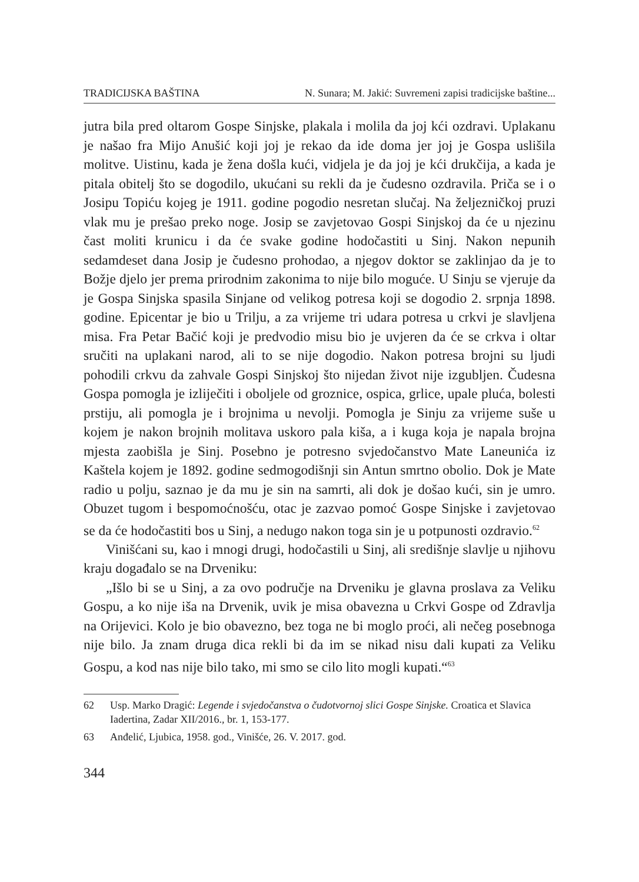TRADICIJSKA BAŠTINA N. Sunara; M. Jakić: Suvremeni zapisi tradicijske baštine...
jutra bila pred oltarom Gospe Sinjske, plakala i molila da joj kći ozdravi. Uplakanu je našao fra Mijo Anušić koji joj je rekao da ide doma jer joj je Gospa uslišila molitve. Uistinu, kada je žena došla kući, vidjela je da joj je kći drukčija, a kada je pitala obitelj što se dogodilo, ukućani su rekli da je čudesno ozdravila. Priča se i o Josipu Topiću kojeg je 1911. godine pogodio nesretan slučaj. Na željezničkoj pruzi vlak mu je prešao preko noge. Josip se zavjetovao Gospi Sinjskoj da će u njezinu čast moliti krunicu i da će svake godine hodočastiti u Sinj. Nakon nepunih sedamdeset dana Josip je čudesno prohodao, a njegov doktor se zaklinjao da je to Božje djelo jer prema prirodnim zakonima to nije bilo moguće. U Sinju se vjeruje da je Gospa Sinjska spasila Sinjane od velikog potresa koji se dogodio 2. srpnja 1898. godine. Epicentar je bio u Trilju, a za vrijeme tri udara potresa u crkvi je slavljena misa. Fra Petar Bačić koji je predvodio misu bio je uvjeren da će se crkva i oltar sručiti na uplakani narod, ali to se nije dogodio. Nakon potresa brojni su ljudi pohodili crkvu da zahvale Gospi Sinjskoj što nijedan život nije izgubljen. Čudesna Gospa pomogla je izliječiti i oboljele od groznice, ospica, grlice, upale pluća, bolesti prstiju, ali pomogla je i brojnima u nevolji. Pomogla je Sinju za vrijeme suše u kojem je nakon brojnih molitava uskoro pala kiša, a i kuga koja je napala brojna mjesta zaobišla je Sinj. Posebno je potresno svjedočanstvo Mate Laneunića iz Kaštela kojem je 1892. godine sedmogodišnji sin Antun smrtno obolio. Dok je Mate radio u polju, saznao je da mu je sin na samrti, ali dok je došao kući, sin je umro. Obuzet tugom i bespomoćnošću, otac je zazvao pomoć Gospe Sinjske i zavjetovao se da će hodočastiti bos u Sinj, a nedugo nakon toga sin je u potpunosti ozdravio.<sup>62</sup>
Vinišćani su, kao i mnogi drugi, hodočastili u Sinj, ali središnje slavlje u njihovu kraju događalo se na Drveniku:
„Išlo bi se u Sinj, a za ovo područje na Drveniku je glavna proslava za Veliku Gospu, a ko nije iša na Drvenik, uvik je misa obavezna u Crkvi Gospe od Zdravlja na Orijevici. Kolo je bio obavezno, bez toga ne bi moglo proći, ali nečeg posebnoga nije bilo. Ja znam druga dica rekli bi da im se nikad nisu dali kupati za Veliku Gospu, a kod nas nije bilo tako, mi smo se cilo lito mogli kupati.“<sup>63</sup>
62 Usp. Marko Dragić: Legende i svjedočanstva o čudotvornoj slici Gospe Sinjske. Croatica et Slavica Iadertina, Zadar XII/2016., br. 1, 153-177.
63 Anđelić, Ljubica, 1958. god., Vinišće, 26. V. 2017. god.
344